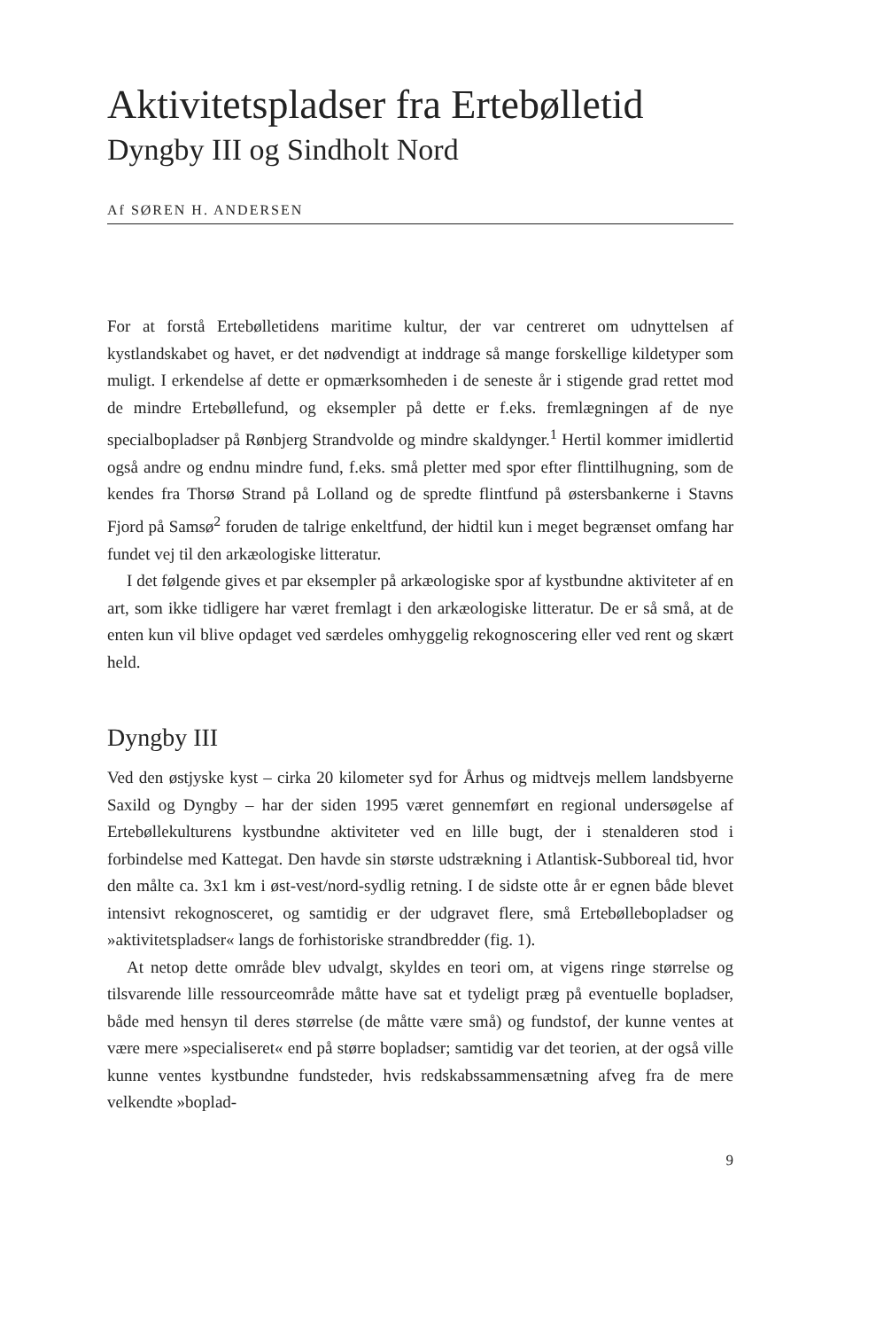Aktivitetspladser fra Ertebølletid
Dyngby III og Sindholt Nord
Af SØREN H. ANDERSEN
For at forstå Ertebølletidens maritime kultur, der var centreret om udnyttelsen af kystlandskabet og havet, er det nødvendigt at inddrage så mange forskellige kildetyper som muligt. I erkendelse af dette er opmærksomheden i de seneste år i stigende grad rettet mod de mindre Ertebøllefund, og eksempler på dette er f.eks. fremlægningen af de nye specialbopladser på Rønbjerg Strandvolde og mindre skaldynger.<sup>1</sup> Hertil kommer imidlertid også andre og endnu mindre fund, f.eks. små pletter med spor efter flinttilhugning, som de kendes fra Thorsø Strand på Lolland og de spredte flintfund på østersbankerne i Stavns Fjord på Samsø<sup>2</sup> foruden de talrige enkeltfund, der hidtil kun i meget begrænset omfang har fundet vej til den arkæologiske litteratur.
I det følgende gives et par eksempler på arkæologiske spor af kystbundne aktiviteter af en art, som ikke tidligere har været fremlagt i den arkæologiske litteratur. De er så små, at de enten kun vil blive opdaget ved særdeles omhyggelig rekognoscering eller ved rent og skært held.
Dyngby III
Ved den østjyske kyst – cirka 20 kilometer syd for Århus og midtvejs mellem landsbyerne Saxild og Dyngby – har der siden 1995 været gennemført en regional undersøgelse af Ertebøllekulturens kystbundne aktiviteter ved en lille bugt, der i stenalderen stod i forbindelse med Kattegat. Den havde sin største udstrækning i Atlantisk-Subboreal tid, hvor den målte ca. 3x1 km i øst-vest/nord-sydlig retning. I de sidste otte år er egnen både blevet intensivt rekognosceret, og samtidig er der udgravet flere, små Ertebøllebopladser og »aktivitetspladser« langs de forhistoriske strandbredder (fig. 1).
At netop dette område blev udvalgt, skyldes en teori om, at vigens ringe størrelse og tilsvarende lille ressourceområde måtte have sat et tydeligt præg på eventuelle bopladser, både med hensyn til deres størrelse (de måtte være små) og fundstof, der kunne ventes at være mere »specialiseret« end på større bopladser; samtidig var det teorien, at der også ville kunne ventes kystbundne fundsteder, hvis redskabssammensætning afveg fra de mere velkendte »boplad-
9